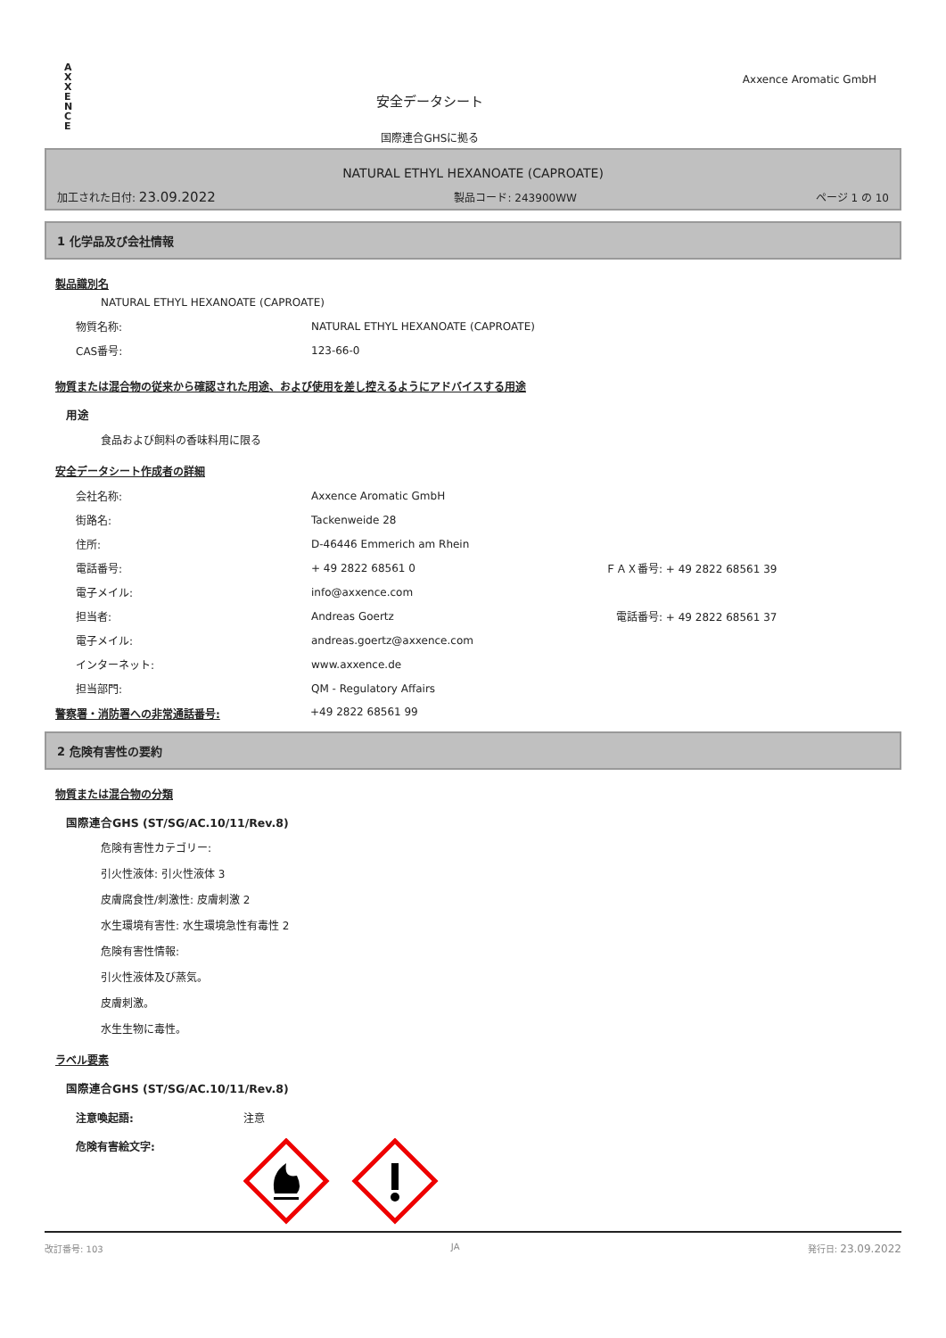A
X
X
E
N
C
E
安全データシート
国際連合GHSに拠る
Axxence Aromatic GmbH
NATURAL ETHYL HEXANOATE (CAPROATE)
加工された日付: 23.09.2022 製品コード: 243900WW ページ 1 の 10
1 化学品及び会社情報
製品識別名
NATURAL ETHYL HEXANOATE (CAPROATE)
物質名称: NATURAL ETHYL HEXANOATE (CAPROATE)
CAS番号: 123-66-0
物質または混合物の従来から確認された用途、および使用を差し控えるようにアドバイスする用途
用途
食品および飼料の香味料用に限る
安全データシート作成者の詳細
会社名称: Axxence Aromatic GmbH
街路名: Tackenweide 28
住所: D-46446 Emmerich am Rhein
電話番号: + 49 2822 68561 0 ＦＡＸ番号: + 49 2822 68561 39
電子メイル: info@axxence.com
担当者: Andreas Goertz　電話番号: + 49 2822 68561 37
電子メイル: andreas.goertz@axxence.com
インターネット: www.axxence.de
担当部門: QM - Regulatory Affairs
警察署・消防署への非常通話番号: +49 2822 68561 99
2 危険有害性の要約
物質または混合物の分類
国際連合GHS (ST/SG/AC.10/11/Rev.8)
危険有害性カテゴリー:
引火性液体: 引火性液体 3
皮膚腐食性/刺激性: 皮膚刺激 2
水生環境有害性: 水生環境急性有毒性 2
危険有害性情報:
引火性液体及び蒸気。
皮膚刺激。
水生生物に毒性。
ラベル要素
国際連合GHS (ST/SG/AC.10/11/Rev.8)
注意喚起語: 注意
危険有害絵文字:
改訂番号: 103 JA 発行日: 23.09.2022